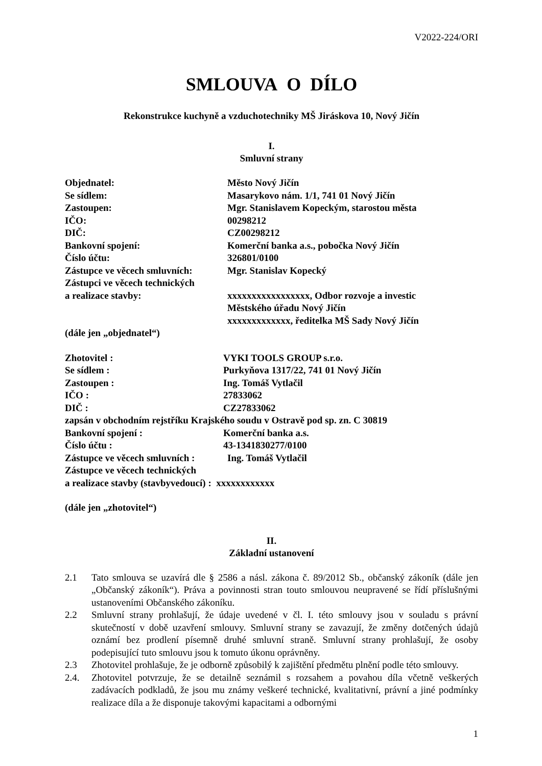V2022-224/ORI
SMLOUVA O DÍLO
Rekonstrukce kuchyně a vzduchotechniky MŠ Jiráskova 10, Nový Jičín
I.
Smluvní strany
Objednatel: Město Nový Jičín
Se sídlem: Masarykovo nám. 1/1, 741 01 Nový Jičín
Zastoupen: Mgr. Stanislavem Kopeckým, starostou města
IČO: 00298212
DIČ: CZ00298212
Bankovní spojení: Komerční banka a.s., pobočka Nový Jičín
Číslo účtu: 326801/0100
Zástupce ve věcech smluvních: Mgr. Stanislav Kopecký
Zástupci ve věcech technických
a realizace stavby: xxxxxxxxxxxxxxxxx, Odbor rozvoje a investic
Městského úřadu Nový Jičín
xxxxxxxxxxxxx, ředitelka MŠ Sady Nový Jičín
(dále jen „objednatel“)
Zhotovitel : VYKI TOOLS GROUP s.r.o.
Se sídlem : Purkyňova 1317/22, 741 01 Nový Jičín
Zastoupen : Ing. Tomáš Vytlačil
IČO : 27833062
DIČ : CZ27833062
zapsán v obchodním rejstříku Krajského soudu v Ostravě pod sp. zn. C 30819
Bankovní spojení : Komerční banka a.s.
Číslo účtu : 43-1341830277/0100
Zástupce ve věcech smluvních : Ing. Tomáš Vytlačil
Zástupce ve věcech technických
a realizace stavby (stavbyvedoucí) : xxxxxxxxxxxx
(dále jen „zhotovitel“)
II.
Základní ustanovení
2.1 Tato smlouva se uzavírá dle § 2586 a násl. zákona č. 89/2012 Sb., občanský zákoník (dále jen „Občanský zákoník“). Práva a povinnosti stran touto smlouvou neupravené se řídí příslušnými ustanoveními Občanského zákoníku.
2.2 Smluvní strany prohlašují, že údaje uvedené v čl. I. této smlouvy jsou v souladu s právní skutečností v době uzavření smlouvy. Smluvní strany se zavazují, že změny dotčených údajů oznámí bez prodlení písemně druhé smluvní straně. Smluvní strany prohlašují, že osoby podepisující tuto smlouvu jsou k tomuto úkonu oprávněny.
2.3 Zhotovitel prohlašuje, že je odborně způsobilý k zajištění předmětu plnění podle této smlouvy.
2.4. Zhotovitel potvrzuje, že se detailně seznámil s rozsahem a povahou díla včetně veškerých zadávacích podkladů, že jsou mu známy veškeré technické, kvalitativní, právní a jiné podmínky realizace díla a že disponuje takovými kapacitami a odbornými
1